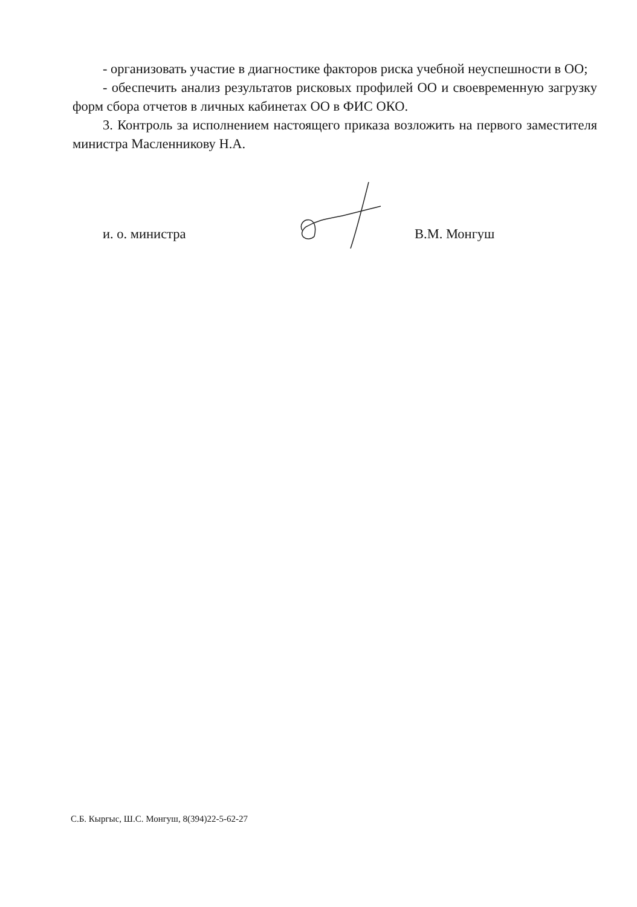- организовать участие в диагностике факторов риска учебной неуспешности в ОО;
- обеспечить анализ результатов рисковых профилей ОО и своевременную загрузку форм сбора отчетов в личных кабинетах ОО в ФИС ОКО.
3. Контроль за исполнением настоящего приказа возложить на первого заместителя министра Масленникову Н.А.
и. о. министра В.М. Монгуш
С.Б. Кыргыс, Ш.С. Монгуш, 8(394)22-5-62-27